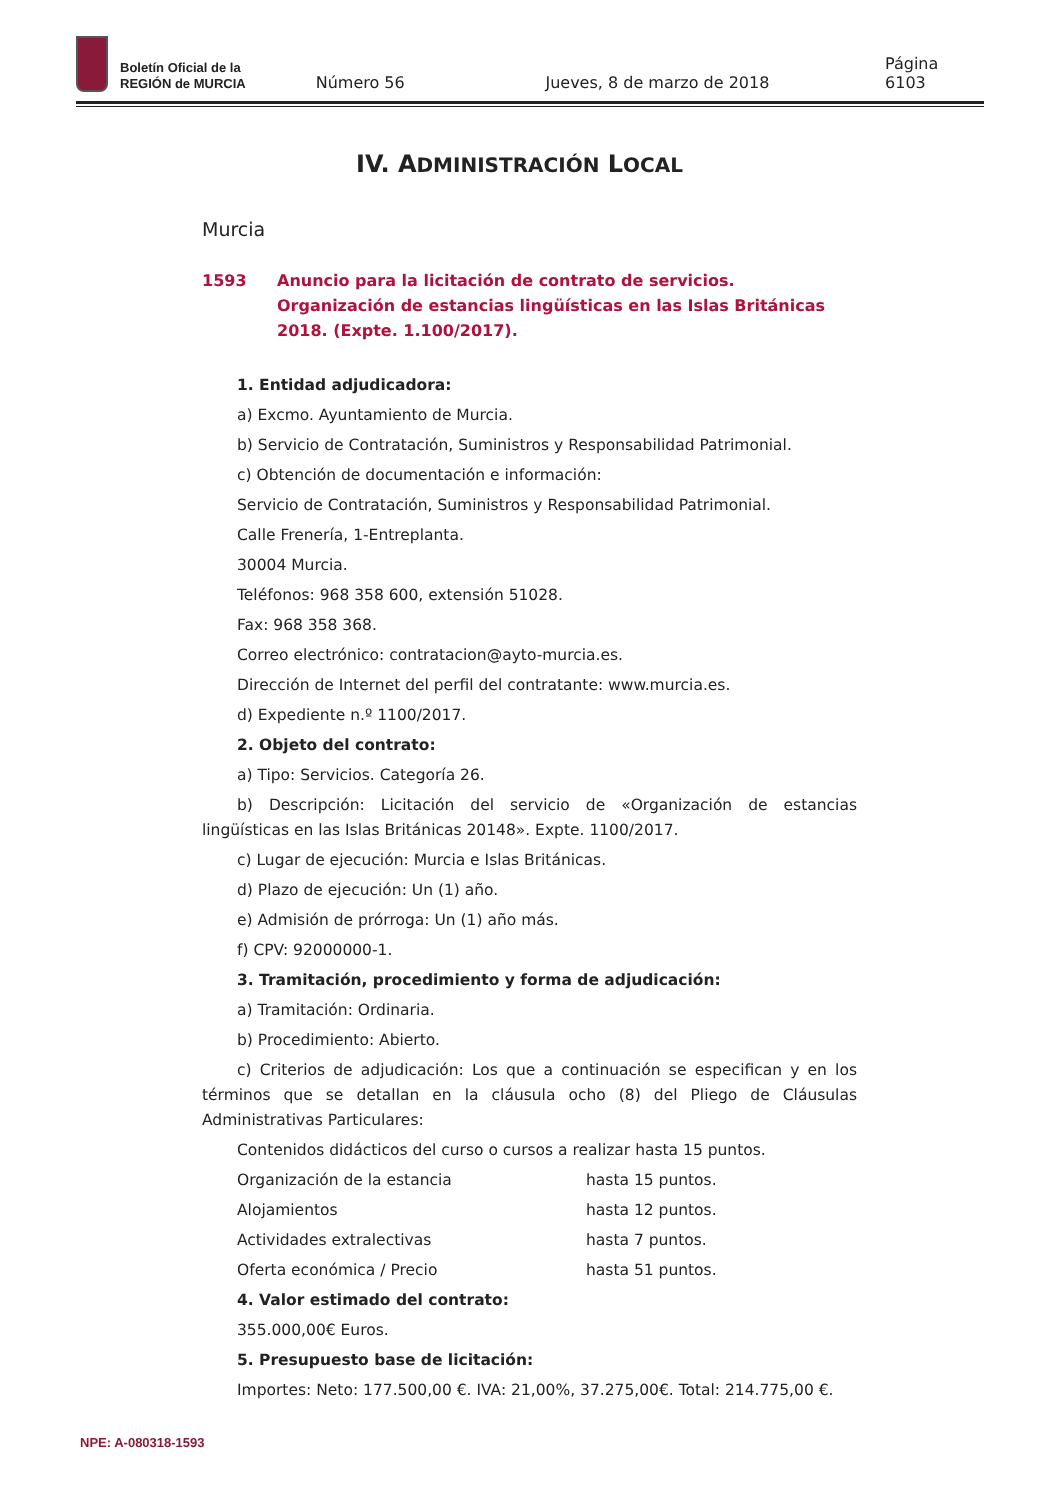Boletín Oficial de la
REGIÓN de MURCIA
Número 56 Jueves, 8 de marzo de 2018 Página 6103
IV. ADMINISTRACIÓN LOCAL
Murcia
1593 Anuncio para la licitación de contrato de servicios. Organización de estancias lingüísticas en las Islas Británicas 2018. (Expte. 1.100/2017).
1. Entidad adjudicadora:
a) Excmo. Ayuntamiento de Murcia.
b) Servicio de Contratación, Suministros y Responsabilidad Patrimonial.
c) Obtención de documentación e información:
Servicio de Contratación, Suministros y Responsabilidad Patrimonial.
Calle Frenería, 1-Entreplanta.
30004 Murcia.
Teléfonos: 968 358 600, extensión 51028.
Fax: 968 358 368.
Correo electrónico: contratacion@ayto-murcia.es.
Dirección de Internet del perfil del contratante: www.murcia.es.
d) Expediente n.º 1100/2017.
2. Objeto del contrato:
a) Tipo: Servicios. Categoría 26.
b) Descripción: Licitación del servicio de «Organización de estancias lingüísticas en las Islas Británicas 20148». Expte. 1100/2017.
c) Lugar de ejecución: Murcia e Islas Británicas.
d) Plazo de ejecución: Un (1) año.
e) Admisión de prórroga: Un (1) año más.
f) CPV: 92000000-1.
3. Tramitación, procedimiento y forma de adjudicación:
a) Tramitación: Ordinaria.
b) Procedimiento: Abierto.
c) Criterios de adjudicación: Los que a continuación se especifican y en los términos que se detallan en la cláusula ocho (8) del Pliego de Cláusulas Administrativas Particulares:
Contenidos didácticos del curso o cursos a realizar hasta 15 puntos.
Organización de la estancia hasta 15 puntos.
Alojamientos hasta 12 puntos.
Actividades extralectivas hasta 7 puntos.
Oferta económica / Precio hasta 51 puntos.
4. Valor estimado del contrato:
355.000,00€ Euros.
5. Presupuesto base de licitación:
Importes: Neto: 177.500,00 €. IVA: 21,00%, 37.275,00€. Total: 214.775,00 €.
NPE: A-080318-1593